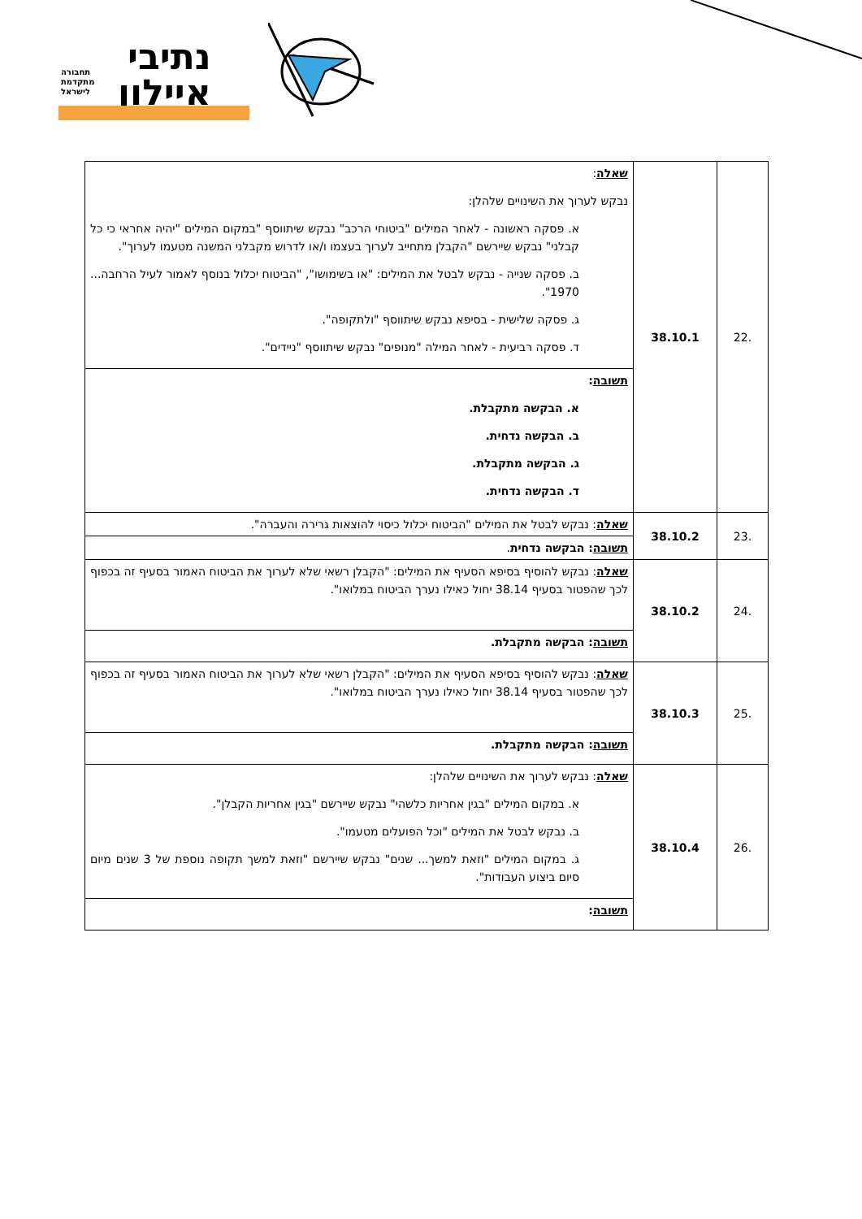נתיבי
איילון
תחבורה
מתקדמת
לישראל
| .22 | 38.10.1 | שאלה : נבקש לערוך את השינויים שלהלן: א. פסקה ראשונה - לאחר המילים "ביטוחי הרכב" נבקש שיתווסף "במקום המילים "יהיה אחראי כי כל קבלני" נבקש שיירשם "הקבלן מתחייב לערוך בעצמו ו/או לדרוש מקבלני המשנה מטעמו לערוך". ב. פסקה שנייה - נבקש לבטל את המילים: "או בשימושו", "הביטוח יכלול בנוסף לאמור לעיל הרחבה... 1970". ג. פסקה שלישית - בסיפא נבקש שיתווסף "ולתקופה". ד. פסקה רביעית - לאחר המילה "מנופים" נבקש שיתווסף "ניידים". |
| | | תשובה : א. הבקשה מתקבלת. ב. הבקשה נדחית. ג. הבקשה מתקבלת. ד. הבקשה נדחית. |
| .23 | 38.10.2 | שאלה : נבקש לבטל את המילים "הביטוח יכלול כיסוי להוצאות גרירה והעברה". |
| | | תשובה : הבקשה נדחית . |
| .24 | 38.10.2 | שאלה : נבקש להוסיף בסיפא הסעיף את המילים: "הקבלן רשאי שלא לערוך את הביטוח האמור בסעיף זה בכפוף לכך שהפטור בסעיף 38.14 יחול כאילו נערך הביטוח במלואו". |
| | | תשובה : הבקשה מתקבלת. |
| .25 | 38.10.3 | שאלה : נבקש להוסיף בסיפא הסעיף את המילים: "הקבלן רשאי שלא לערוך את הביטוח האמור בסעיף זה בכפוף לכך שהפטור בסעיף 38.14 יחול כאילו נערך הביטוח במלואו". |
| | | תשובה : הבקשה מתקבלת. |
| .26 | 38.10.4 | שאלה : נבקש לערוך את השינויים שלהלן: א. במקום המילים "בגין אחריות כלשהי" נבקש שיירשם "בגין אחריות הקבלן". ב. נבקש לבטל את המילים "וכל הפועלים מטעמו". ג. במקום המילים "וזאת למשך... שנים" נבקש שיירשם "וזאת למשך תקופה נוספת של 3 שנים מיום סיום ביצוע העבודות". |
| | | תשובה : |